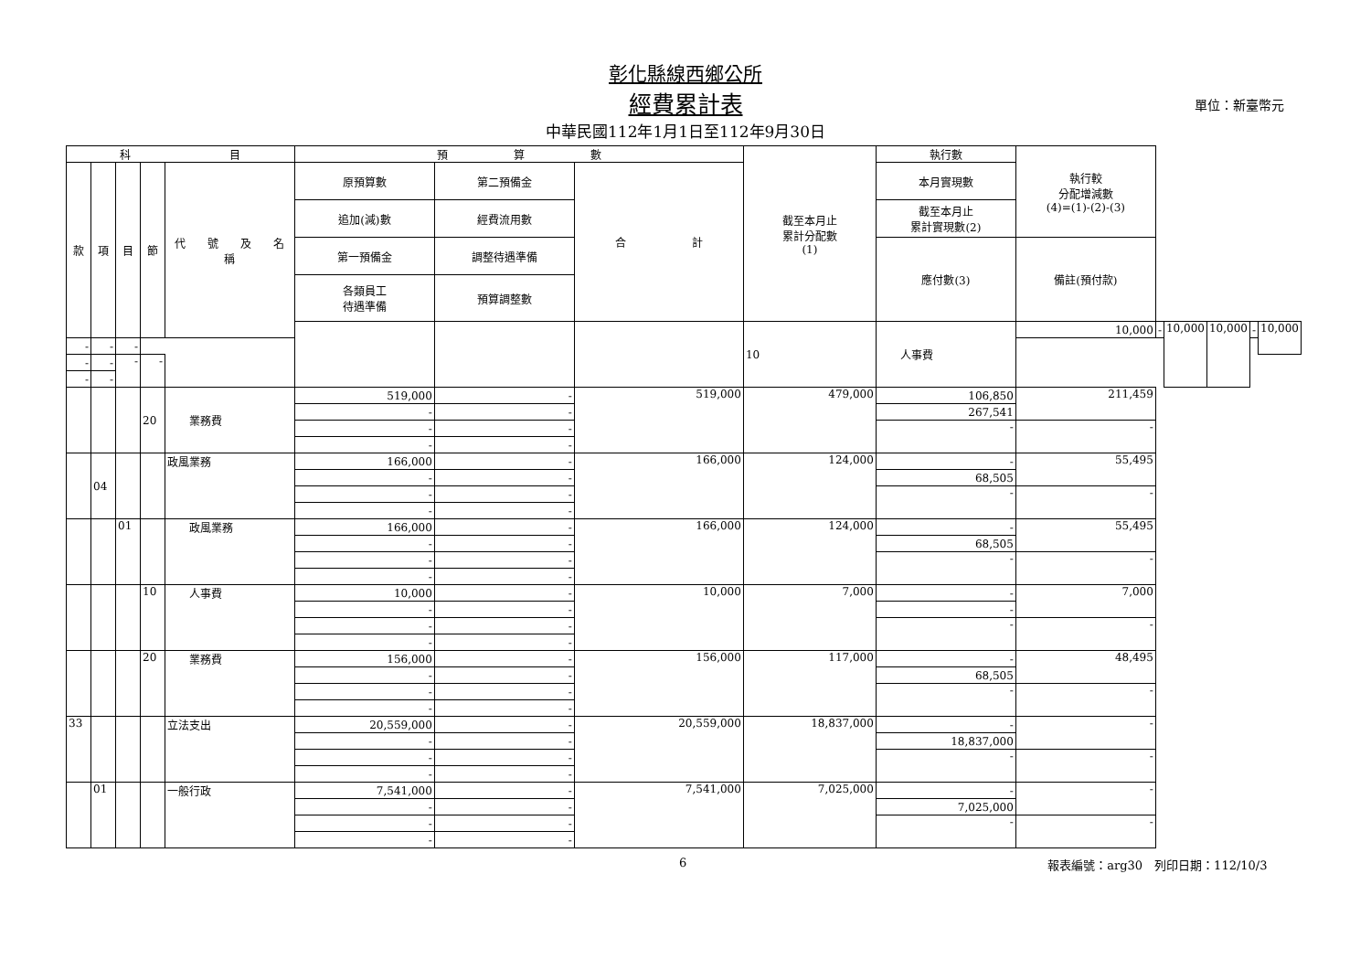彰化縣線西鄉公所
經費累計表 單位：新臺幣元
中華民國112年1月1日至112年9月30日
| 科 目 | | | | | 預 算 數 | | | 截至本月止 累計分配數 (1) | 執行數 | 執行較 分配增減數 (4)=(1)-(2)-(3) | | | | | |
| --- | --- | --- | --- | --- | --- | --- | --- | --- | --- | --- | --- | --- | --- | --- | --- |
| 款 | 項 | 目 | 節 | 代 號 及 名 稱 | 原預算數 | 第二預備金 | 合 計 | | 本月實現數 | | | | | | |
| | | | | | 追加(減)數 | 經費流用數 | | | 截至本月止 累計實現數(2) | | | | | | |
| | | | | | 第一預備金 | 調整待遇準備 | | | 應付數(3) | 備註(預付款) | | | | | |
| | | | | | 各類員工 待遇準備 | 預算調整數 | | | | | | | | | |
| | | | | | | | | 10 | 人事費 | 10,000 | - | 10,000 | 10,000 | - | 10,000 |
| - | - | - | | | | | | | | | | | | | |
| - | - | - | - | | | | | | | | | | | | |
| - | - | | | | | | | | | | | | | | |
| | | | 20 | 業務費 | 519,000 | - | 519,000 | 479,000 | 106,850 | 211,459 | | | | | |
| | | | | | - | - | | | 267,541 | | | | | | |
| | | | | | - | - | | | - | - | | | | | |
| | | | | | - | - | | | | | | | | | |
| | 04 | | | 政風業務 | 166,000 | - | 166,000 | 124,000 | - | 55,495 | | | | | |
| | | | | | - | - | | | 68,505 | | | | | | |
| | | | | | - | - | | | - | - | | | | | |
| | | | | | - | - | | | | | | | | | |
| | | 01 | | 政風業務 | 166,000 | - | 166,000 | 124,000 | - | 55,495 | | | | | |
| | | | | | - | - | | | 68,505 | | | | | | |
| | | | | | - | - | | | - | - | | | | | |
| | | | | | - | - | | | | | | | | | |
| | | | 10 | 人事費 | 10,000 | - | 10,000 | 7,000 | - | 7,000 | | | | | |
| | | | | | - | - | | | - | | | | | | |
| | | | | | - | - | | | - | - | | | | | |
| | | | | | - | - | | | | | | | | | |
| | | | 20 | 業務費 | 156,000 | - | 156,000 | 117,000 | - | 48,495 | | | | | |
| | | | | | - | - | | | 68,505 | | | | | | |
| | | | | | - | - | | | - | - | | | | | |
| | | | | | - | - | | | | | | | | | |
| 33 | | | | 立法支出 | 20,559,000 | - | 20,559,000 | 18,837,000 | - | - | | | | | |
| | | | | | - | - | | | 18,837,000 | | | | | | |
| | | | | | - | - | | | - | - | | | | | |
| | | | | | - | - | | | | | | | | | |
| | 01 | | | 一般行政 | 7,541,000 | - | 7,541,000 | 7,025,000 | - | - | | | | | |
| | | | | | - | - | | | 7,025,000 | | | | | | |
| | | | | | - | - | | | - | - | | | | | |
| | | | | | - | - | | | | | | | | | |
6 報表編號：arg30　列印日期：112/10/3